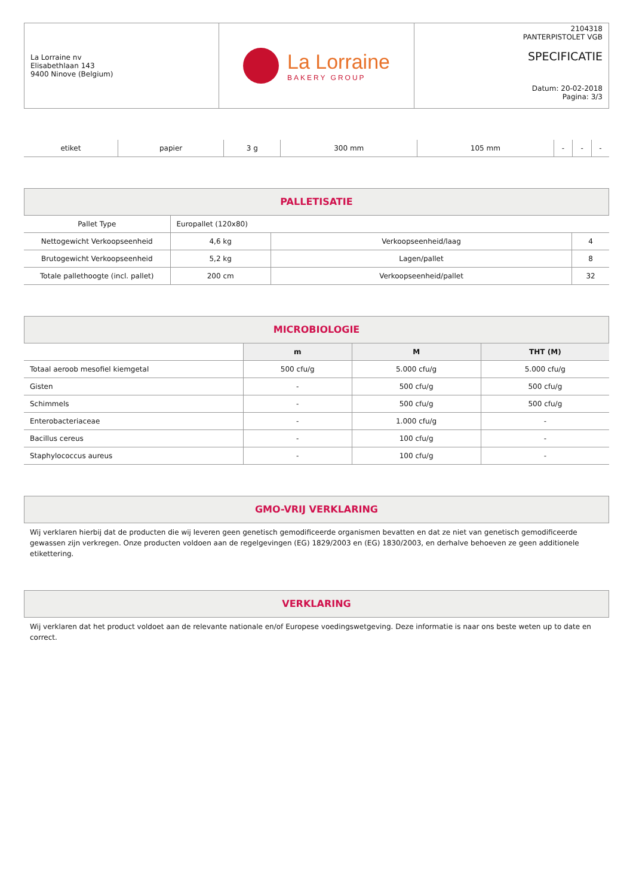| La Lorraine nv Elisabethlaan 143 9400 Ninove (Belgium) | La Lorraine BAKERY GROUP | 2104318 PANTERPISTOLET VGB SPECIFICATIE Datum: 20-02-2018 Pagina: 3/3 |
| etiket | papier | 3 g | 300 mm | 105 mm | - | - | - |
PALLETISATIE
| Pallet Type | Europallet (120x80) | | |
| Nettogewicht Verkoopseenheid | 4,6 kg | Verkoopseenheid/laag | 4 |
| Brutogewicht Verkoopseenheid | 5,2 kg | Lagen/pallet | 8 |
| Totale pallethoogte (incl. pallet) | 200 cm | Verkoopseenheid/pallet | 32 |
MICROBIOLOGIE
| | m | M | THT (M) |
| --- | --- | --- | --- |
| Totaal aeroob mesofiel kiemgetal | 500 cfu/g | 5.000 cfu/g | 5.000 cfu/g |
| Gisten | - | 500 cfu/g | 500 cfu/g |
| Schimmels | - | 500 cfu/g | 500 cfu/g |
| Enterobacteriaceae | - | 1.000 cfu/g | - |
| Bacillus cereus | - | 100 cfu/g | - |
| Staphylococcus aureus | - | 100 cfu/g | - |
GMO-VRIJ VERKLARING
Wij verklaren hierbij dat de producten die wij leveren geen genetisch gemodificeerde organismen bevatten en dat ze niet van genetisch gemodificeerde gewassen zijn verkregen. Onze producten voldoen aan de regelgevingen (EG) 1829/2003 en (EG) 1830/2003, en derhalve behoeven ze geen additionele etikettering.
VERKLARING
Wij verklaren dat het product voldoet aan de relevante nationale en/of Europese voedingswetgeving. Deze informatie is naar ons beste weten up to date en correct.